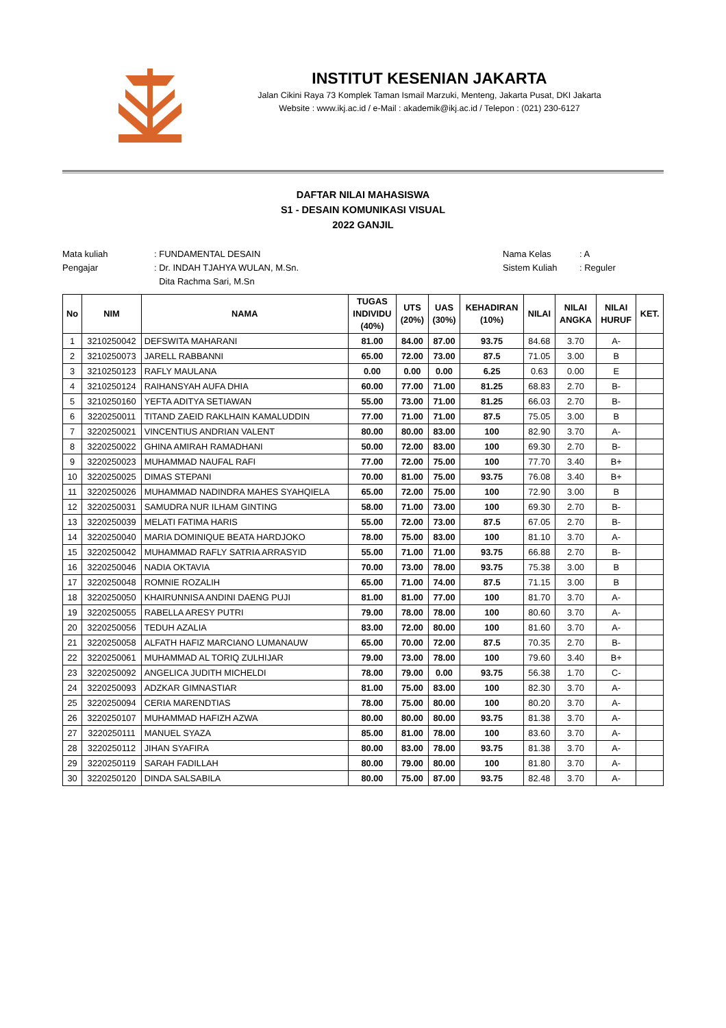INSTITUT KESENIAN JAKARTA
Jalan Cikini Raya 73 Komplek Taman Ismail Marzuki, Menteng, Jakarta Pusat, DKI Jakarta
Website : www.ikj.ac.id / e-Mail : akademik@ikj.ac.id / Telepon : (021) 230-6127
DAFTAR NILAI MAHASISWA
S1 - DESAIN KOMUNIKASI VISUAL
2022 GANJIL
Mata kuliah: FUNDAMENTAL DESAIN
Pengajar: Dr. INDAH TJAHYA WULAN, M.Sn.
Dita Rachma Sari, M.Sn
Nama Kelas: A
Sistem Kuliah: Reguler
| No | NIM | NAMA | TUGAS INDIVIDU (40%) | UTS (20%) | UAS (30%) | KEHADIRAN (10%) | NILAI | NILAI ANGKA | NILAI HURUF | KET. |
| --- | --- | --- | --- | --- | --- | --- | --- | --- | --- | --- |
| 1 | 3210250042 | DEFSWITA MAHARANI | 81.00 | 84.00 | 87.00 | 93.75 | 84.68 | 3.70 | A- | |
| 2 | 3210250073 | JARELL RABBANNI | 65.00 | 72.00 | 73.00 | 87.5 | 71.05 | 3.00 | B | |
| 3 | 3210250123 | RAFLY MAULANA | 0.00 | 0.00 | 0.00 | 6.25 | 0.63 | 0.00 | E | |
| 4 | 3210250124 | RAIHANSYAH AUFA DHIA | 60.00 | 77.00 | 71.00 | 81.25 | 68.83 | 2.70 | B- | |
| 5 | 3210250160 | YEFTA ADITYA SETIAWAN | 55.00 | 73.00 | 71.00 | 81.25 | 66.03 | 2.70 | B- | |
| 6 | 3220250011 | TITAND ZAEID RAKLHAIN KAMALUDDIN | 77.00 | 71.00 | 71.00 | 87.5 | 75.05 | 3.00 | B | |
| 7 | 3220250021 | VINCENTIUS ANDRIAN VALENT | 80.00 | 80.00 | 83.00 | 100 | 82.90 | 3.70 | A- | |
| 8 | 3220250022 | GHINA AMIRAH RAMADHANI | 50.00 | 72.00 | 83.00 | 100 | 69.30 | 2.70 | B- | |
| 9 | 3220250023 | MUHAMMAD NAUFAL RAFI | 77.00 | 72.00 | 75.00 | 100 | 77.70 | 3.40 | B+ | |
| 10 | 3220250025 | DIMAS STEPANI | 70.00 | 81.00 | 75.00 | 93.75 | 76.08 | 3.40 | B+ | |
| 11 | 3220250026 | MUHAMMAD NADINDRA MAHES SYAHQIELA | 65.00 | 72.00 | 75.00 | 100 | 72.90 | 3.00 | B | |
| 12 | 3220250031 | SAMUDRA NUR ILHAM GINTING | 58.00 | 71.00 | 73.00 | 100 | 69.30 | 2.70 | B- | |
| 13 | 3220250039 | MELATI FATIMA HARIS | 55.00 | 72.00 | 73.00 | 87.5 | 67.05 | 2.70 | B- | |
| 14 | 3220250040 | MARIA DOMINIQUE BEATA HARDJOKO | 78.00 | 75.00 | 83.00 | 100 | 81.10 | 3.70 | A- | |
| 15 | 3220250042 | MUHAMMAD RAFLY SATRIA ARRASYID | 55.00 | 71.00 | 71.00 | 93.75 | 66.88 | 2.70 | B- | |
| 16 | 3220250046 | NADIA OKTAVIA | 70.00 | 73.00 | 78.00 | 93.75 | 75.38 | 3.00 | B | |
| 17 | 3220250048 | ROMNIE ROZALIH | 65.00 | 71.00 | 74.00 | 87.5 | 71.15 | 3.00 | B | |
| 18 | 3220250050 | KHAIRUNNISA ANDINI DAENG PUJI | 81.00 | 81.00 | 77.00 | 100 | 81.70 | 3.70 | A- | |
| 19 | 3220250055 | RABELLA ARESY PUTRI | 79.00 | 78.00 | 78.00 | 100 | 80.60 | 3.70 | A- | |
| 20 | 3220250056 | TEDUH AZALIA | 83.00 | 72.00 | 80.00 | 100 | 81.60 | 3.70 | A- | |
| 21 | 3220250058 | ALFATH HAFIZ MARCIANO LUMANAUW | 65.00 | 70.00 | 72.00 | 87.5 | 70.35 | 2.70 | B- | |
| 22 | 3220250061 | MUHAMMAD AL TORIQ ZULHIJAR | 79.00 | 73.00 | 78.00 | 100 | 79.60 | 3.40 | B+ | |
| 23 | 3220250092 | ANGELICA JUDITH MICHELDI | 78.00 | 79.00 | 0.00 | 93.75 | 56.38 | 1.70 | C- | |
| 24 | 3220250093 | ADZKAR GIMNASTIAR | 81.00 | 75.00 | 83.00 | 100 | 82.30 | 3.70 | A- | |
| 25 | 3220250094 | CERIA MARENDTIAS | 78.00 | 75.00 | 80.00 | 100 | 80.20 | 3.70 | A- | |
| 26 | 3220250107 | MUHAMMAD HAFIZH AZWA | 80.00 | 80.00 | 80.00 | 93.75 | 81.38 | 3.70 | A- | |
| 27 | 3220250111 | MANUEL SYAZA | 85.00 | 81.00 | 78.00 | 100 | 83.60 | 3.70 | A- | |
| 28 | 3220250112 | JIHAN SYAFIRA | 80.00 | 83.00 | 78.00 | 93.75 | 81.38 | 3.70 | A- | |
| 29 | 3220250119 | SARAH FADILLAH | 80.00 | 79.00 | 80.00 | 100 | 81.80 | 3.70 | A- | |
| 30 | 3220250120 | DINDA SALSABILA | 80.00 | 75.00 | 87.00 | 93.75 | 82.48 | 3.70 | A- | |